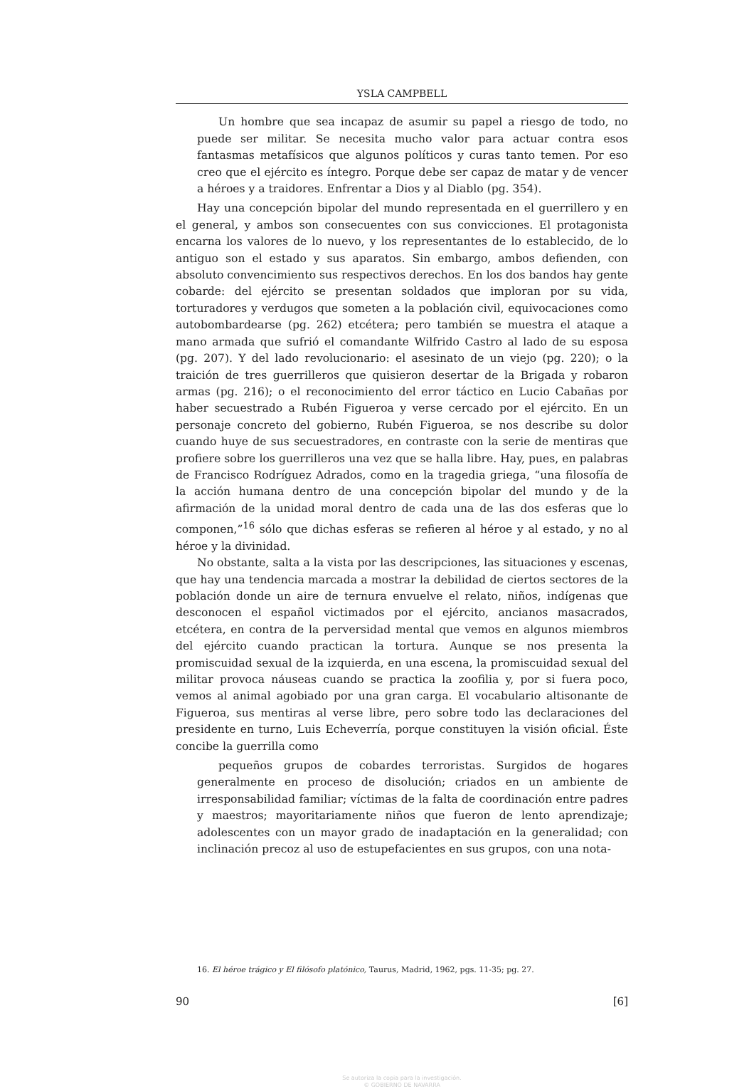YSLA CAMPBELL
Un hombre que sea incapaz de asumir su papel a riesgo de todo, no puede ser militar. Se necesita mucho valor para actuar contra esos fantasmas metafísicos que algunos políticos y curas tanto temen. Por eso creo que el ejército es íntegro. Porque debe ser capaz de matar y de vencer a héroes y a traidores. Enfrentar a Dios y al Diablo (pg. 354).
Hay una concepción bipolar del mundo representada en el guerrillero y en el general, y ambos son consecuentes con sus convicciones. El protagonista encarna los valores de lo nuevo, y los representantes de lo establecido, de lo antiguo son el estado y sus aparatos. Sin embargo, ambos defienden, con absoluto convencimiento sus respectivos derechos. En los dos bandos hay gente cobarde: del ejército se presentan soldados que imploran por su vida, torturadores y verdugos que someten a la población civil, equivocaciones como autobombardearse (pg. 262) etcétera; pero también se muestra el ataque a mano armada que sufrió el comandante Wilfrido Castro al lado de su esposa (pg. 207). Y del lado revolucionario: el asesinato de un viejo (pg. 220); o la traición de tres guerrilleros que quisieron desertar de la Brigada y robaron armas (pg. 216); o el reconocimiento del error táctico en Lucio Cabañas por haber secuestrado a Rubén Figueroa y verse cercado por el ejército. En un personaje concreto del gobierno, Rubén Figueroa, se nos describe su dolor cuando huye de sus secuestradores, en contraste con la serie de mentiras que profiere sobre los guerrilleros una vez que se halla libre. Hay, pues, en palabras de Francisco Rodríguez Adrados, como en la tragedia griega, “una filosofía de la acción humana dentro de una concepción bipolar del mundo y de la afirmación de la unidad moral dentro de cada una de las dos esferas que lo componen,”<sup>16</sup> sólo que dichas esferas se refieren al héroe y al estado, y no al héroe y la divinidad.
No obstante, salta a la vista por las descripciones, las situaciones y escenas, que hay una tendencia marcada a mostrar la debilidad de ciertos sectores de la población donde un aire de ternura envuelve el relato, niños, indígenas que desconocen el español victimados por el ejército, ancianos masacrados, etcétera, en contra de la perversidad mental que vemos en algunos miembros del ejército cuando practican la tortura. Aunque se nos presenta la promiscuidad sexual de la izquierda, en una escena, la promiscuidad sexual del militar provoca náuseas cuando se practica la zoofilia y, por si fuera poco, vemos al animal agobiado por una gran carga. El vocabulario altisonante de Figueroa, sus mentiras al verse libre, pero sobre todo las declaraciones del presidente en turno, Luis Echeverría, porque constituyen la visión oficial. Éste concibe la guerrilla como
pequeños grupos de cobardes terroristas. Surgidos de hogares generalmente en proceso de disolución; criados en un ambiente de irresponsabilidad familiar; víctimas de la falta de coordinación entre padres y maestros; mayoritariamente niños que fueron de lento aprendizaje; adolescentes con un mayor grado de inadaptación en la generalidad; con inclinación precoz al uso de estupefacientes en sus grupos, con una nota-
16. El héroe trágico y El filósofo platónico, Taurus, Madrid, 1962, pgs. 11-35; pg. 27.
90 [6]
Se autoriza la copia para la investigación.
© GOBIERNO DE NAVARRA